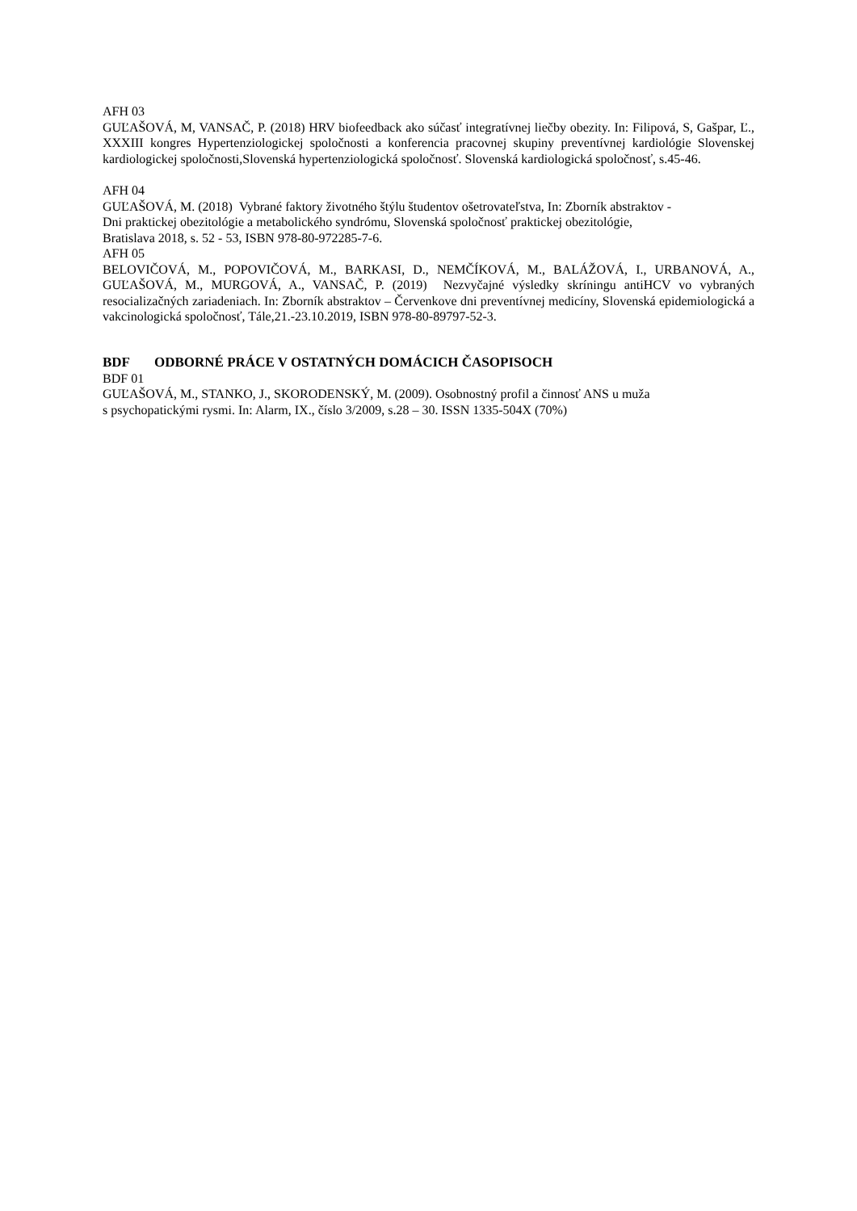AFH 03
GUĽAŠOVÁ, M, VANSAČ, P. (2018) HRV biofeedback ako súčasť integratívnej liečby obezity. In: Filipová, S, Gašpar, Ľ., XXXIII kongres Hypertenziologickej spoločnosti a konferencia pracovnej skupiny preventívnej kardiológie Slovenskej kardiologickej spoločnosti,Slovenská hypertenziologická spoločnosť. Slovenská kardiologická spoločnosť, s.45-46.
AFH 04
GUĽAŠOVÁ, M. (2018) Vybrané faktory životného štýlu študentov ošetrovateľstva, In: Zborník abstraktov -
Dni praktickej obezitológie a metabolického syndrómu, Slovenská spoločnosť praktickej obezitológie,
Bratislava 2018, s. 52 - 53, ISBN 978-80-972285-7-6.
AFH 05
BELOVIČOVÁ, M., POPOVIČOVÁ, M., BARKASI, D., NEMČÍKOVÁ, M., BALÁŽOVÁ, I., URBANOVÁ, A., GUĽAŠOVÁ, M., MURGOVÁ, A., VANSAČ, P. (2019) Nezvyčajné výsledky skríningu antiHCV vo vybraných resocializačných zariadeniach. In: Zborník abstraktov – Červenkove dni preventívnej medicíny, Slovenská epidemiologická a vakcinologická spoločnosť, Tále,21.-23.10.2019, ISBN 978-80-89797-52-3.
BDF ODBORNÉ PRÁCE V OSTATNÝCH DOMÁCICH ČASOPISOCH
BDF 01
GUĽAŠOVÁ, M., STANKO, J., SKORODENSKÝ, M. (2009). Osobnostný profil a činnosť ANS u muža
s psychopatickými rysmi. In: Alarm, IX., číslo 3/2009, s.28 – 30. ISSN 1335-504X (70%)